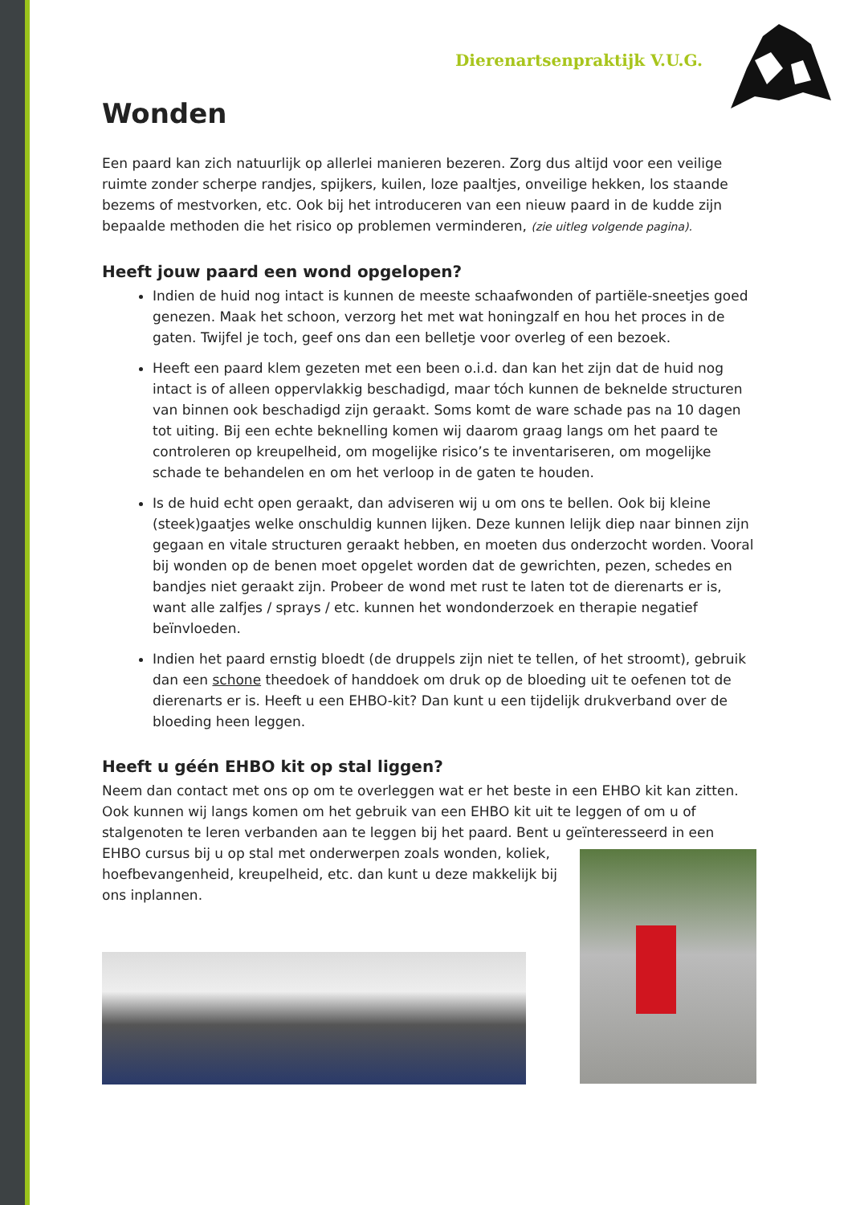Dierenartsenpraktijk V.U.G.
Wonden
Een paard kan zich natuurlijk op allerlei manieren bezeren. Zorg dus altijd voor een veilige ruimte zonder scherpe randjes, spijkers, kuilen, loze paaltjes, onveilige hekken, los staande bezems of mestvorken, etc. Ook bij het introduceren van een nieuw paard in de kudde zijn bepaalde methoden die het risico op problemen verminderen, (zie uitleg volgende pagina).
Heeft jouw paard een wond opgelopen?
Indien de huid nog intact is kunnen de meeste schaafwonden of partiële-sneetjes goed genezen. Maak het schoon, verzorg het met wat honingzalf en hou het proces in de gaten. Twijfel je toch, geef ons dan een belletje voor overleg of een bezoek.
Heeft een paard klem gezeten met een been o.i.d. dan kan het zijn dat de huid nog intact is of alleen oppervlakkig beschadigd, maar tóch kunnen de beknelde structuren van binnen ook beschadigd zijn geraakt. Soms komt de ware schade pas na 10 dagen tot uiting. Bij een echte beknelling komen wij daarom graag langs om het paard te controleren op kreupelheid, om mogelijke risico’s te inventariseren, om mogelijke schade te behandelen en om het verloop in de gaten te houden.
Is de huid echt open geraakt, dan adviseren wij u om ons te bellen. Ook bij kleine (steek)gaatjes welke onschuldig kunnen lijken. Deze kunnen lelijk diep naar binnen zijn gegaan en vitale structuren geraakt hebben, en moeten dus onderzocht worden. Vooral bij wonden op de benen moet opgelet worden dat de gewrichten, pezen, schedes en bandjes niet geraakt zijn. Probeer de wond met rust te laten tot de dierenarts er is, want alle zalfjes / sprays / etc. kunnen het wondonderzoek en therapie negatief beïnvloeden.
Indien het paard ernstig bloedt (de druppels zijn niet te tellen, of het stroomt), gebruik dan een schone theedoek of handdoek om druk op de bloeding uit te oefenen tot de dierenarts er is. Heeft u een EHBO-kit? Dan kunt u een tijdelijk drukverband over de bloeding heen leggen.
Heeft u géén EHBO kit op stal liggen?
Neem dan contact met ons op om te overleggen wat er het beste in een EHBO kit kan zitten. Ook kunnen wij langs komen om het gebruik van een EHBO kit uit te leggen of om u of stalgenoten te leren verbanden aan te leggen bij het paard. Bent u geïnteresseerd in een EHBO cursus bij u op stal met onderwerpen zoals wonden, koliek, hoefbevangenheid, kreupelheid, etc. dan kunt u deze makkelijk bij ons inplannen.